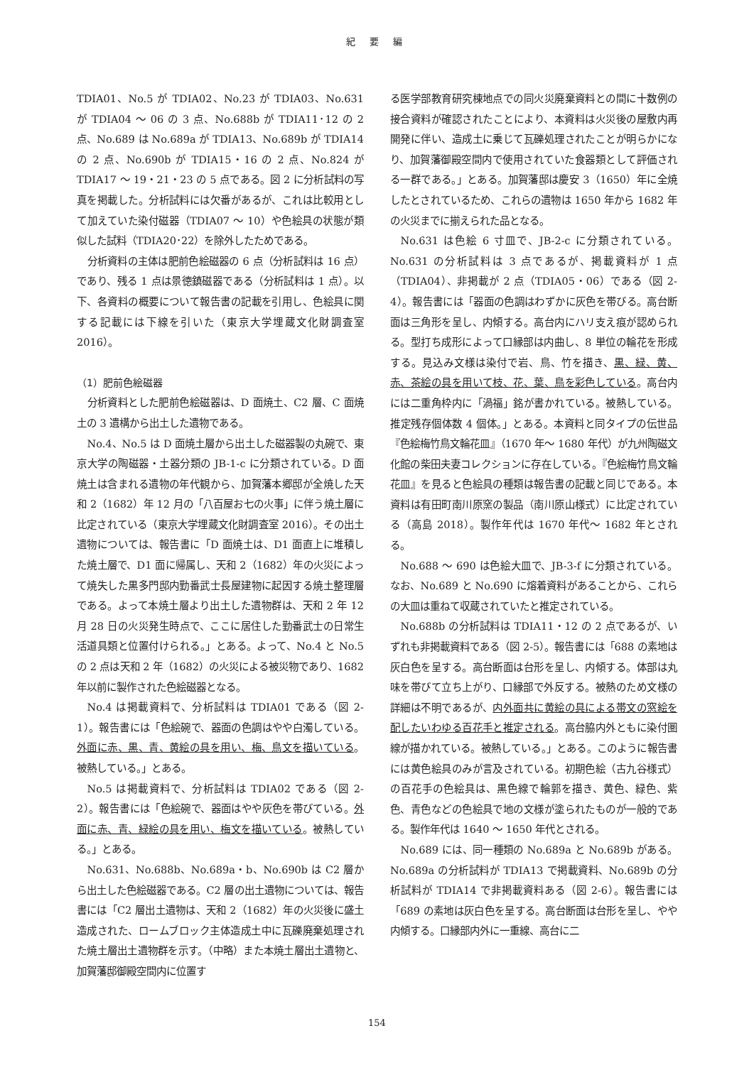紀 要 編
TDIA01、No.5 が TDIA02、No.23 が TDIA03、No.631 が TDIA04 ～ 06 の 3 点、No.688b が TDIA11･12 の 2 点、No.689 は No.689a が TDIA13、No.689b が TDIA14 の 2 点、No.690b が TDIA15・16 の 2 点、No.824 が TDIA17 ～ 19・21・23 の 5 点である。図 2 に分析試料の写真を掲載した。分析試料には欠番があるが、これは比較用として加えていた染付磁器（TDIA07 ～ 10）や色絵具の状態が類似した試料（TDIA20･22）を除外したためである。
分析資料の主体は肥前色絵磁器の 6 点（分析試料は 16 点）であり、残る 1 点は景徳鎮磁器である（分析試料は 1 点）。以下、各資料の概要について報告書の記載を引用し、色絵具に関する記載には下線を引いた（東京大学埋蔵文化財調査室 2016）。
（1）肥前色絵磁器
分析資料とした肥前色絵磁器は、D 面焼土、C2 層、C 面焼土の 3 遺構から出土した遺物である。
No.4、No.5 は D 面焼土層から出土した磁器製の丸碗で、東京大学の陶磁器・土器分類の JB-1-c に分類されている。D 面焼土は含まれる遺物の年代観から、加賀藩本郷邸が全焼した天和 2（1682）年 12 月の「八百屋お七の火事」に伴う焼土層に比定されている（東京大学埋蔵文化財調査室 2016）。その出土遺物については、報告書に「D 面焼土は、D1 面直上に堆積した焼土層で、D1 面に帰属し、天和 2（1682）年の火災によって焼失した黒多門邸内勤番武士長屋建物に起因する焼土整理層である。よって本焼土層より出土した遺物群は、天和 2 年 12 月 28 日の火災発生時点で、ここに居住した勤番武士の日常生活道具類と位置付けられる。」とある。よって、No.4 と No.5 の 2 点は天和 2 年（1682）の火災による被災物であり、1682 年以前に製作された色絵磁器となる。
No.4 は掲載資料で、分析試料は TDIA01 である（図 2-1）。報告書には「色絵碗で、器面の色調はやや白濁している。外面に赤、黒、青、黄絵の具を用い、梅、鳥文を描いている。被熱している。」とある。
No.5 は掲載資料で、分析試料は TDIA02 である（図 2-2）。報告書には「色絵碗で、器面はやや灰色を帯びている。外面に赤、青、緑絵の具を用い、梅文を描いている。被熱している。」とある。
No.631、No.688b、No.689a・b、No.690b は C2 層から出土した色絵磁器である。C2 層の出土遺物については、報告書には「C2 層出土遺物は、天和 2（1682）年の火災後に盛土造成された、ロームブロック主体造成土中に瓦礫廃棄処理された焼土層出土遺物群を示す。（中略）また本焼土層出土遺物と、加賀藩邸御殿空間内に位置す
る医学部教育研究棟地点での同火災廃棄資料との間に十数例の接合資料が確認されたことにより、本資料は火災後の屋敷内再開発に伴い、造成土に乗じて瓦礫処理されたことが明らかになり、加賀藩御殿空間内で使用されていた食器類として評価される一群である。」とある。加賀藩邸は慶安 3（1650）年に全焼したとされているため、これらの遺物は 1650 年から 1682 年の火災までに揃えられた品となる。
No.631 は色絵 6 寸皿で、JB-2-c に分類されている。No.631 の分析試料は 3 点であるが、掲載資料が 1 点（TDIA04）、非掲載が 2 点（TDIA05・06）である（図 2-4）。報告書には「器面の色調はわずかに灰色を帯びる。高台断面は三角形を呈し、内傾する。高台内にハリ支え痕が認められる。型打ち成形によって口縁部は内曲し、8 単位の輪花を形成する。見込み文様は染付で岩、鳥、竹を描き、黒、緑、黄、赤、茶絵の具を用いて枝、花、葉、鳥を彩色している。高台内には二重角枠内に「渦福」銘が書かれている。被熱している。推定残存個体数 4 個体。」とある。本資料と同タイプの伝世品『色絵梅竹鳥文輪花皿』（1670 年～ 1680 年代）が九州陶磁文化館の柴田夫妻コレクションに存在している。『色絵梅竹鳥文輪花皿』を見ると色絵具の種類は報告書の記載と同じである。本資料は有田町南川原窯の製品（南川原山様式）に比定されている（高島 2018）。製作年代は 1670 年代～ 1682 年とされる。
No.688 ～ 690 は色絵大皿で、JB-3-f に分類されている。なお、No.689 と No.690 に熔着資料があることから、これらの大皿は重ねて収蔵されていたと推定されている。
No.688b の分析試料は TDIA11・12 の 2 点であるが、いずれも非掲載資料である（図 2-5）。報告書には「688 の素地は灰白色を呈する。高台断面は台形を呈し、内傾する。体部は丸味を帯びて立ち上がり、口縁部で外反する。被熱のため文様の詳細は不明であるが、内外面共に黄絵の具による帯文の窓絵を配したいわゆる百花手と推定される。高台脇内外ともに染付圏線が描かれている。被熱している。」とある。このように報告書には黄色絵具のみが言及されている。初期色絵（古九谷様式）の百花手の色絵具は、黒色線で輪郭を描き、黄色、緑色、紫色、青色などの色絵具で地の文様が塗られたものが一般的である。製作年代は 1640 ～ 1650 年代とされる。
No.689 には、同一種類の No.689a と No.689b がある。No.689a の分析試料が TDIA13 で掲載資料、No.689b の分析試料が TDIA14 で非掲載資料ある（図 2-6）。報告書には「689 の素地は灰白色を呈する。高台断面は台形を呈し、やや内傾する。口縁部内外に一重線、高台に二
154